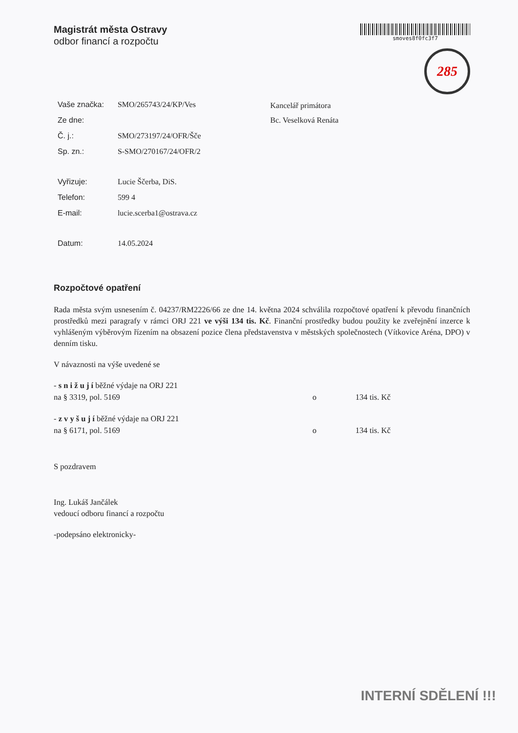Magistrát města Ostravy
odbor financí a rozpočtu
smoves8f0fc3f7
285
| Vaše značka: | SMO/265743/24/KP/Ves |
| Ze dne: | |
| Č. j.: | SMO/273197/24/OFR/Šče |
| Sp. zn.: | S-SMO/270167/24/OFR/2 |
| Vyřizuje: | Lucie Ščerba, DiS. |
| Telefon: | 599 4 |
| E-mail: | lucie.scerba1@ostrava.cz |
| Datum: | 14.05.2024 |
Kancelář primátora
Bc. Veselková Renáta
Rozpočtové opatření
Rada města svým usnesením č. 04237/RM2226/66 ze dne 14. května 2024 schválila rozpočtové opatření k převodu finančních prostředků mezi paragrafy v rámci ORJ 221 ve výši 134 tis. Kč. Finanční prostředky budou použity ke zveřejnění inzerce k vyhlášeným výběrovým řízením na obsazení pozice člena představenstva v městských společnostech (Vítkovice Aréna, DPO) v denním tisku.
V návaznosti na výše uvedené se
- s n i ž u j í běžné výdaje na ORJ 221
na § 3319, pol. 5169 o 134 tis. Kč
- z v y š u j í běžné výdaje na ORJ 221
na § 6171, pol. 5169 o 134 tis. Kč
S pozdravem
Ing. Lukáš Jančálek
vedoucí odboru financí a rozpočtu
-podepsáno elektronicky-
INTERNÍ SDĚLENÍ !!!